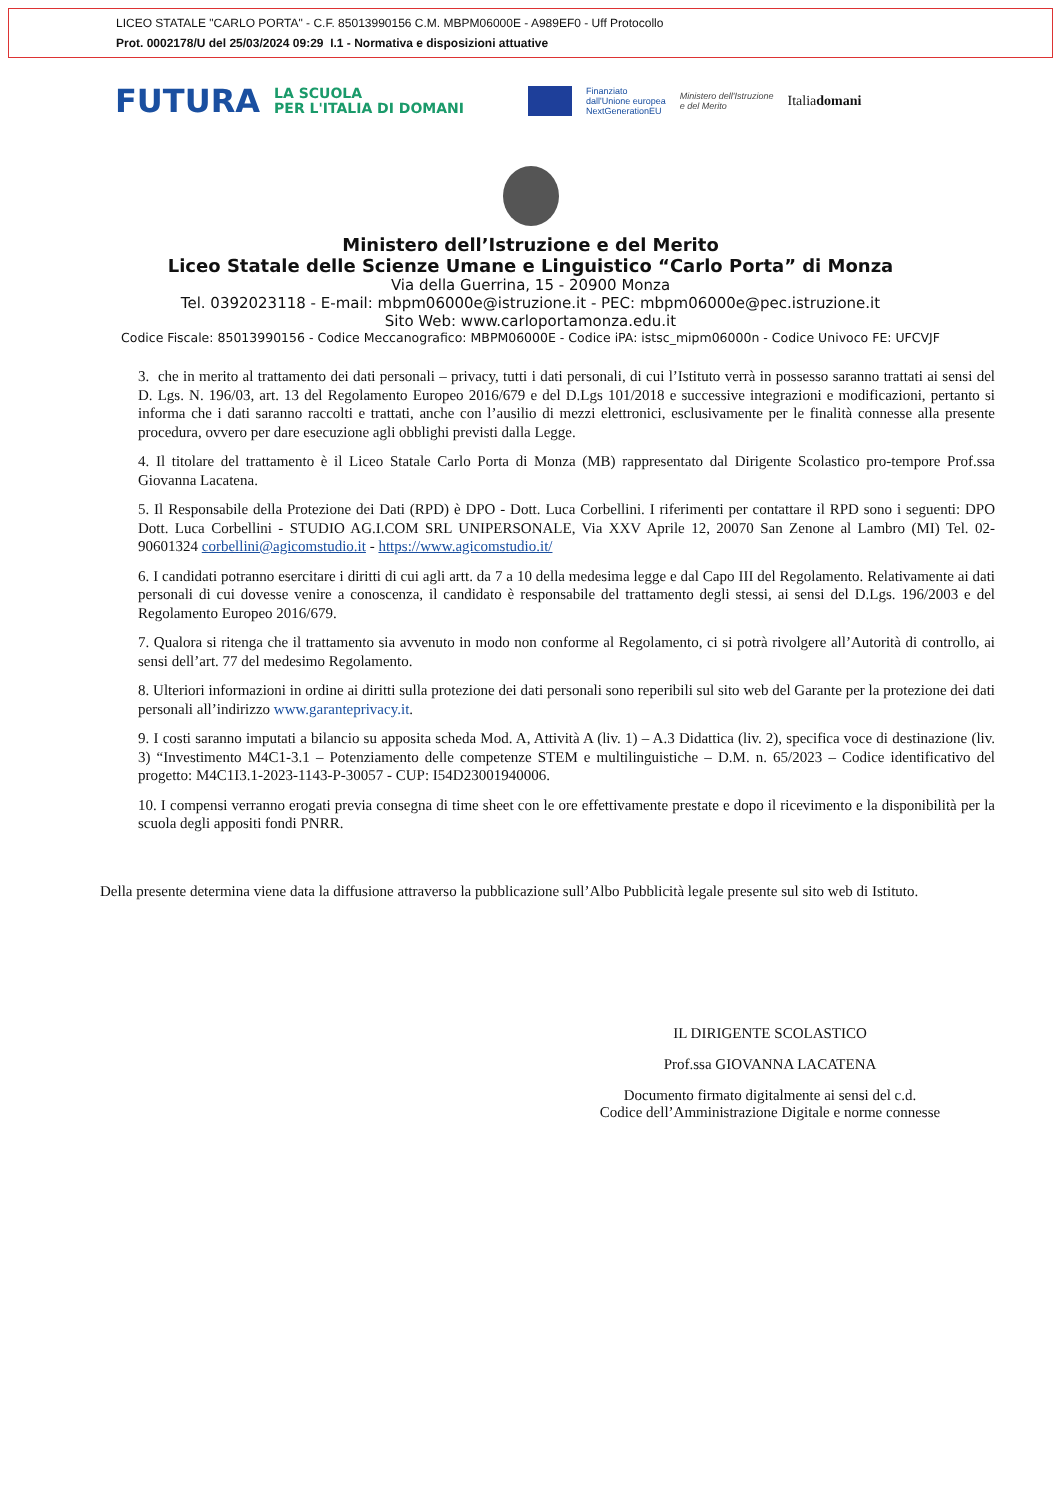LICEO STATALE "CARLO PORTA" - C.F. 85013990156 C.M. MBPM06000E - A989EF0 - Uff Protocollo
Prot. 0002178/U del 25/03/2024 09:29 I.1 - Normativa e disposizioni attuative
FUTURA
LA SCUOLA
PER L'ITALIA DI DOMANI
Finanziato
dall'Unione europea
NextGenerationEU
Ministero dell'Istruzione
e del Merito
Italiadomani
Ministero dell’Istruzione e del Merito
Liceo Statale delle Scienze Umane e Linguistico “Carlo Porta” di Monza
Via della Guerrina, 15 - 20900 Monza
Tel. 0392023118 - E-mail: mbpm06000e@istruzione.it - PEC: mbpm06000e@pec.istruzione.it
Sito Web: www.carloportamonza.edu.it
Codice Fiscale: 85013990156 - Codice Meccanografico: MBPM06000E - Codice iPA: istsc_mipm06000n - Codice Univoco FE: UFCVJF
3. che in merito al trattamento dei dati personali – privacy, tutti i dati personali, di cui l’Istituto verrà in possesso saranno trattati ai sensi del D. Lgs. N. 196/03, art. 13 del Regolamento Europeo 2016/679 e del D.Lgs 101/2018 e successive integrazioni e modificazioni, pertanto si informa che i dati saranno raccolti e trattati, anche con l’ausilio di mezzi elettronici, esclusivamente per le finalità connesse alla presente procedura, ovvero per dare esecuzione agli obblighi previsti dalla Legge.
4. Il titolare del trattamento è il Liceo Statale Carlo Porta di Monza (MB) rappresentato dal Dirigente Scolastico pro-tempore Prof.ssa Giovanna Lacatena.
5. Il Responsabile della Protezione dei Dati (RPD) è DPO - Dott. Luca Corbellini. I riferimenti per contattare il RPD sono i seguenti: DPO Dott. Luca Corbellini - STUDIO AG.I.COM SRL UNIPERSONALE, Via XXV Aprile 12, 20070 San Zenone al Lambro (MI) Tel. 02-90601324 corbellini@agicomstudio.it - https://www.agicomstudio.it/
6. I candidati potranno esercitare i diritti di cui agli artt. da 7 a 10 della medesima legge e dal Capo III del Regolamento. Relativamente ai dati personali di cui dovesse venire a conoscenza, il candidato è responsabile del trattamento degli stessi, ai sensi del D.Lgs. 196/2003 e del Regolamento Europeo 2016/679.
7. Qualora si ritenga che il trattamento sia avvenuto in modo non conforme al Regolamento, ci si potrà rivolgere all’Autorità di controllo, ai sensi dell’art. 77 del medesimo Regolamento.
8. Ulteriori informazioni in ordine ai diritti sulla protezione dei dati personali sono reperibili sul sito web del Garante per la protezione dei dati personali all’indirizzo www.garanteprivacy.it.
9. I costi saranno imputati a bilancio su apposita scheda Mod. A, Attività A (liv. 1) – A.3 Didattica (liv. 2), specifica voce di destinazione (liv. 3) “Investimento M4C1-3.1 – Potenziamento delle competenze STEM e multilinguistiche – D.M. n. 65/2023 – Codice identificativo del progetto: M4C1I3.1-2023-1143-P-30057 - CUP: I54D23001940006.
10. I compensi verranno erogati previa consegna di time sheet con le ore effettivamente prestate e dopo il ricevimento e la disponibilità per la scuola degli appositi fondi PNRR.
Della presente determina viene data la diffusione attraverso la pubblicazione sull’Albo Pubblicità legale presente sul sito web di Istituto.
IL DIRIGENTE SCOLASTICO
Prof.ssa GIOVANNA LACATENA
Documento firmato digitalmente ai sensi del c.d.
Codice dell’Amministrazione Digitale e norme connesse